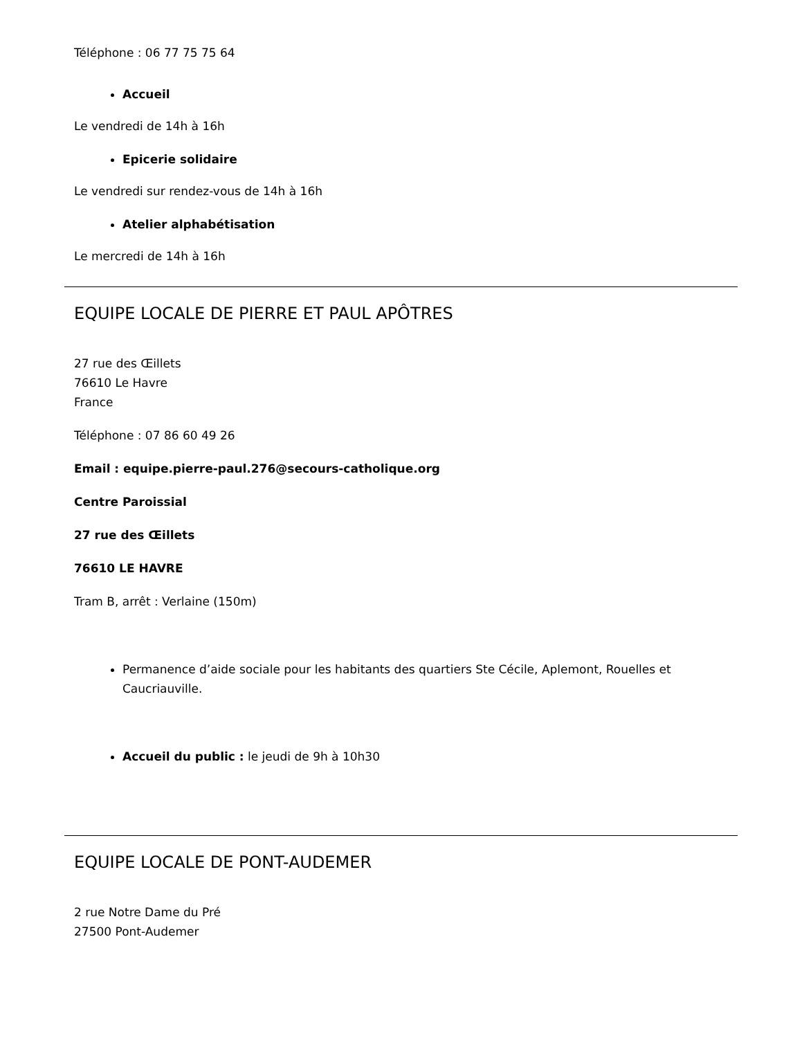Téléphone : 06 77 75 75 64
Accueil
Le vendredi de 14h à 16h
Epicerie solidaire
Le vendredi sur rendez-vous de 14h à 16h
Atelier alphabétisation
Le mercredi de 14h à 16h
EQUIPE LOCALE DE PIERRE ET PAUL APÔTRES
27 rue des Œillets
76610 Le Havre
France
Téléphone : 07 86 60 49 26
Email : equipe.pierre-paul.276@secours-catholique.org
Centre Paroissial
27 rue des Œillets
76610 LE HAVRE
Tram B, arrêt : Verlaine (150m)
Permanence d’aide sociale pour les habitants des quartiers Ste Cécile, Aplemont, Rouelles et Caucriauville.
Accueil du public : le jeudi de 9h à 10h30
EQUIPE LOCALE DE PONT-AUDEMER
2 rue Notre Dame du Pré
27500 Pont-Audemer